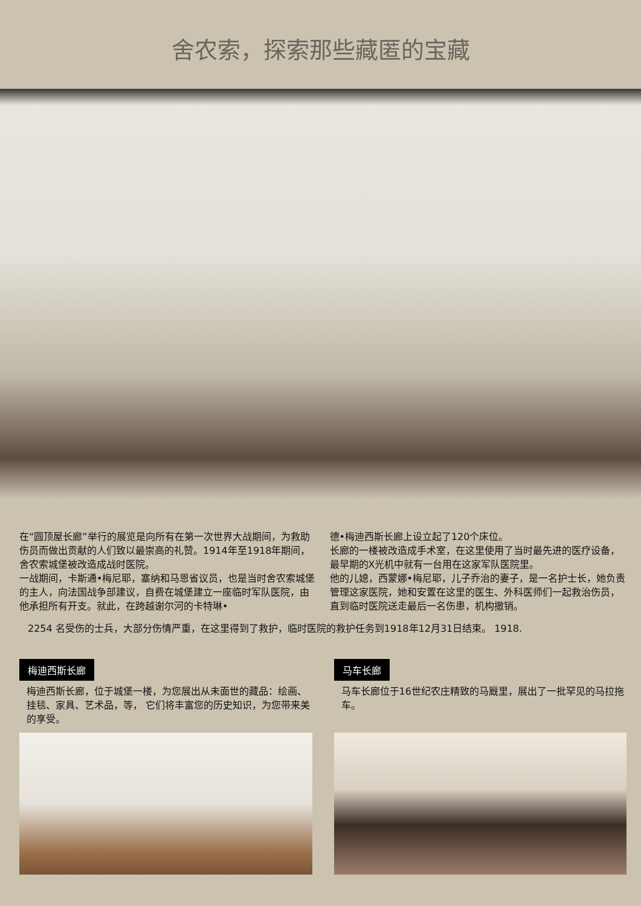舍农索，探索那些藏匿的宝藏
在“圆顶屋长廊”举行的展览是向所有在第一次世界大战期间，为救助伤员而做出贡献的人们致以最崇高的礼赞。1914年至1918年期间，舍农索城堡被改造成战时医院。
一战期间，卡斯通•梅尼耶，塞纳和马恩省议员，也是当时舍农索城堡的主人，向法国战争部建议，自费在城堡建立一座临时军队医院，由他承担所有开支。就此，在跨越谢尔河的卡特琳•
德•梅迪西斯长廊上设立起了120个床位。
长廊的一楼被改造成手术室，在这里使用了当时最先进的医疗设备，最早期的X光机中就有一台用在这家军队医院里。
他的儿媳，西蒙娜•梅尼耶，儿子乔治的妻子，是一名护士长，她负责管理这家医院，她和安置在这里的医生、外科医师们一起救治伤员，直到临时医院送走最后一名伤患，机构撤销。
2254 名受伤的士兵，大部分伤情严重，在这里得到了救护，临时医院的救护任务到1918年12月31日结束。 1918.
梅迪西斯长廊
梅迪西斯长廊，位于城堡一楼，为您展出从未面世的藏品：绘画、挂毯、家具、艺术品，等， 它们将丰富您的历史知识，为您带来美的享受。
马车长廊
马车长廊位于16世纪农庄精致的马厩里，展出了一批罕见的马拉拖车。